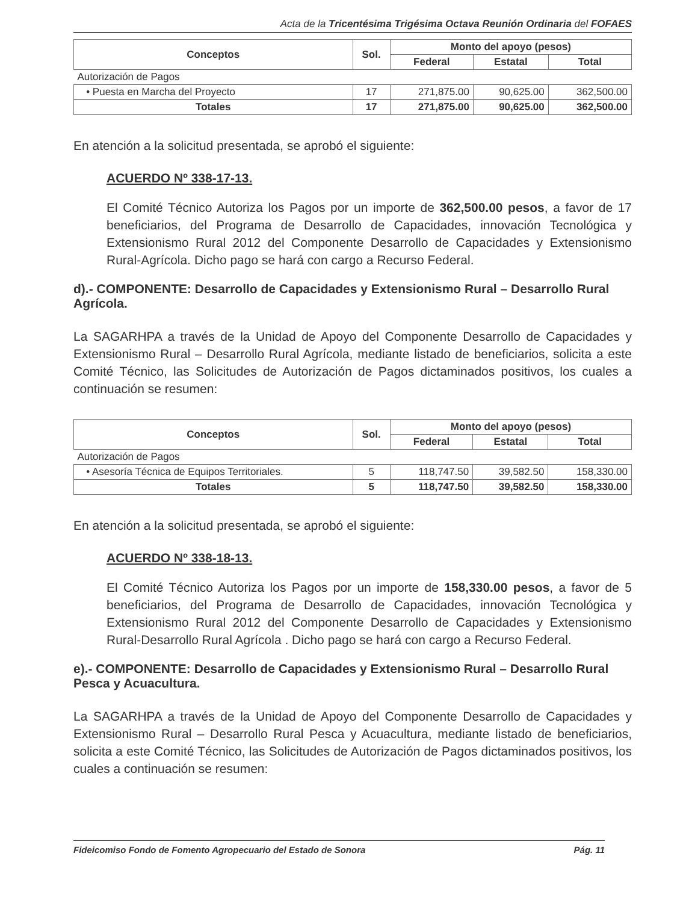Acta de la Tricentésima Trigésima Octava Reunión Ordinaria del FOFAES
| Conceptos | Sol. | Monto del apoyo (pesos) | | |
| --- | --- | --- | --- | --- |
| | | Federal | Estatal | Total |
| Autorización de Pagos | | | | |
| • Puesta en Marcha del Proyecto | 17 | 271,875.00 | 90,625.00 | 362,500.00 |
| Totales | 17 | 271,875.00 | 90,625.00 | 362,500.00 |
En atención a la solicitud presentada, se aprobó el siguiente:
ACUERDO Nº 338-17-13.
El Comité Técnico Autoriza los Pagos por un importe de 362,500.00 pesos, a favor de 17 beneficiarios, del Programa de Desarrollo de Capacidades, innovación Tecnológica y Extensionismo Rural 2012 del Componente Desarrollo de Capacidades y Extensionismo Rural-Agrícola. Dicho pago se hará con cargo a Recurso Federal.
d).- COMPONENTE: Desarrollo de Capacidades y Extensionismo Rural – Desarrollo Rural Agrícola.
La SAGARHPA a través de la Unidad de Apoyo del Componente Desarrollo de Capacidades y Extensionismo Rural – Desarrollo Rural Agrícola, mediante listado de beneficiarios, solicita a este Comité Técnico, las Solicitudes de Autorización de Pagos dictaminados positivos, los cuales a continuación se resumen:
| Conceptos | Sol. | Monto del apoyo (pesos) | | |
| --- | --- | --- | --- | --- |
| | | Federal | Estatal | Total |
| Autorización de Pagos | | | | |
| • Asesoría Técnica de Equipos Territoriales. | 5 | 118,747.50 | 39,582.50 | 158,330.00 |
| Totales | 5 | 118,747.50 | 39,582.50 | 158,330.00 |
En atención a la solicitud presentada, se aprobó el siguiente:
ACUERDO Nº 338-18-13.
El Comité Técnico Autoriza los Pagos por un importe de 158,330.00 pesos, a favor de 5 beneficiarios, del Programa de Desarrollo de Capacidades, innovación Tecnológica y Extensionismo Rural 2012 del Componente Desarrollo de Capacidades y Extensionismo Rural-Desarrollo Rural Agrícola . Dicho pago se hará con cargo a Recurso Federal.
e).- COMPONENTE: Desarrollo de Capacidades y Extensionismo Rural – Desarrollo Rural Pesca y Acuacultura.
La SAGARHPA a través de la Unidad de Apoyo del Componente Desarrollo de Capacidades y Extensionismo Rural – Desarrollo Rural Pesca y Acuacultura, mediante listado de beneficiarios, solicita a este Comité Técnico, las Solicitudes de Autorización de Pagos dictaminados positivos, los cuales a continuación se resumen:
Fideicomiso Fondo de Fomento Agropecuario del Estado de Sonora Pág. 11